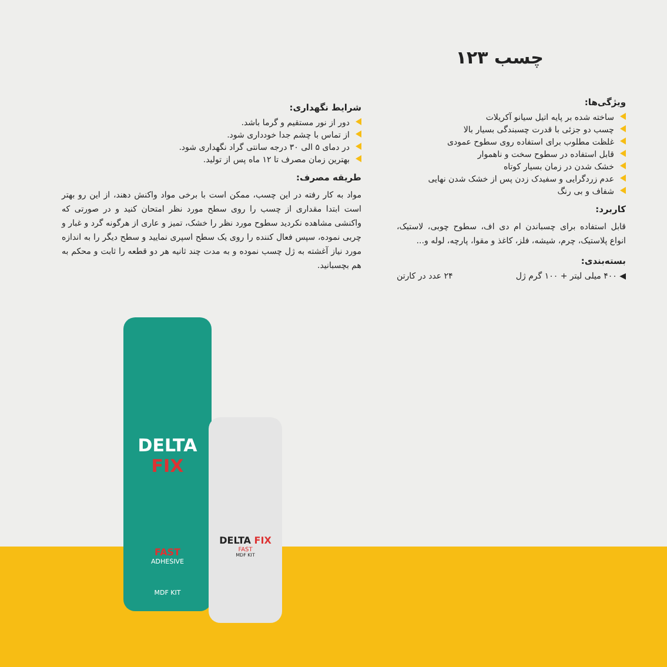چسب ۱۲۳
ویژگی‌ها:
ساخته شده بر پایه اتیل سیانو آکریلات
چسب دو جزئی با قدرت چسبندگی بسیار بالا
غلظت مطلوب برای استفاده روی سطوح عمودی
قابل استفاده در سطوح سخت و ناهموار
خشک شدن در زمان بسیار کوتاه
عدم زردگرایی و سفیدک زدن پس از خشک شدن نهایی
شفاف و بی رنگ
کاربرد:
قابل استفاده برای چسباندن ام دی اف، سطوح چوبی، لاستیک، انواع پلاستیک، چرم، شیشه، فلز، کاغذ و مقوا، پارچه، لوله و...
بسته‌بندی:
◀ ۴۰۰ میلی لیتر + ۱۰۰ گرم ژل ۲۴ عدد در کارتن
شرایط نگهداری:
دور از نور مستقیم و گرما باشد.
از تماس با چشم جدا خودداری شود.
در دمای ۵ الی ۳۰ درجه سانتی گراد نگهداری شود.
بهترین زمان مصرف تا ۱۲ ماه پس از تولید.
طریقه مصرف:
مواد به کار رفته در این چسب، ممکن است با برخی مواد واکنش دهند، از این رو بهتر است ابتدا مقداری از چسب را روی سطح مورد نظر امتحان کنید و در صورتی که واکنشی مشاهده نکردید سطوح مورد نظر را خشک، تمیز و عاری از هرگونه گرد و غبار و چربی نموده، سپس فعال کننده را روی یک سطح اسپری نمایید و سطح دیگر را به اندازه مورد نیاز آغشته به ژل چسب نموده و به مدت چند ثانیه هر دو قطعه را ثابت و محکم به هم بچسبانید.
DELTA FIX
FAST
ADHESIVE
MDF KIT
DELTA FIX
FAST
MDF KIT